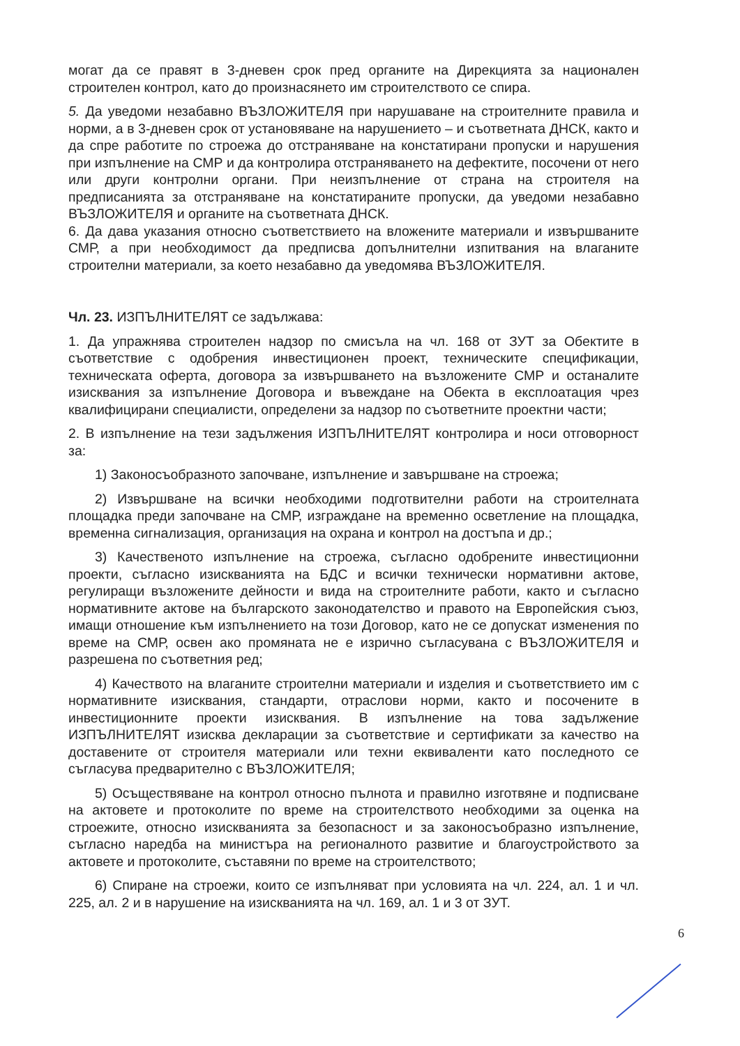могат да се правят в 3-дневен срок пред органите на Дирекцията за национален строителен контрол, като до произнасянето им строителството се спира.
5. Да уведоми незабавно ВЪЗЛОЖИТЕЛЯ при нарушаване на строителните правила и норми, а в 3-дневен срок от установяване на нарушението – и съответната ДНСК, както и да спре работите по строежа до отстраняване на констатирани пропуски и нарушения при изпълнение на СМР и да контролира отстраняването на дефектите, посочени от него или други контролни органи. При неизпълнение от страна на строителя на предписанията за отстраняване на констатираните пропуски, да уведоми незабавно ВЪЗЛОЖИТЕЛЯ и органите на съответната ДНСК.
6. Да дава указания относно съответствието на вложените материали и извършваните СМР, а при необходимост да предписва допълнителни изпитвания на влаганите строителни материали, за което незабавно да уведомява ВЪЗЛОЖИТЕЛЯ.
Чл. 23. ИЗПЪЛНИТЕЛЯТ се задължава:
1. Да упражнява строителен надзор по смисъла на чл. 168 от ЗУТ за Обектите в съответствие с одобрения инвестиционен проект, техническите спецификации, техническата оферта, договора за извършването на възложените СМР и останалите изисквания за изпълнение Договора и въвеждане на Обекта в експлоатация чрез квалифицирани специалисти, определени за надзор по съответните проектни части;
2. В изпълнение на тези задължения ИЗПЪЛНИТЕЛЯТ контролира и носи отговорност за:
1) Законосъобразното започване, изпълнение и завършване на строежа;
2) Извършване на всички необходими подготвителни работи на строителната площадка преди започване на СМР, изграждане на временно осветление на площадка, временна сигнализация, организация на охрана и контрол на достъпа и др.;
3) Качественото изпълнение на строежа, съгласно одобрените инвестиционни проекти, съгласно изискванията на БДС и всички технически нормативни актове, регулиращи възложените дейности и вида на строителните работи, както и съгласно нормативните актове на българското законодателство и правото на Европейския съюз, имащи отношение към изпълнението на този Договор, като не се допускат изменения по време на СМР, освен ако промяната не е изрично съгласувана с ВЪЗЛОЖИТЕЛЯ и разрешена по съответния ред;
4) Качеството на влаганите строителни материали и изделия и съответствието им с нормативните изисквания, стандарти, отраслови норми, както и посочените в инвестиционните проекти изисквания. В изпълнение на това задължение ИЗПЪЛНИТЕЛЯТ изисква декларации за съответствие и сертификати за качество на доставените от строителя материали или техни еквиваленти като последното се съгласува предварително с ВЪЗЛОЖИТЕЛЯ;
5) Осъществяване на контрол относно пълнота и правилно изготвяне и подписване на актовете и протоколите по време на строителството необходими за оценка на строежите, относно изискванията за безопасност и за законосъобразно изпълнение, съгласно наредба на министъра на регионалното развитие и благоустройството за актовете и протоколите, съставяни по време на строителството;
6) Спиране на строежи, които се изпълняват при условията на чл. 224, ал. 1 и чл. 225, ал. 2 и в нарушение на изискванията на чл. 169, ал. 1 и 3 от ЗУТ.
6